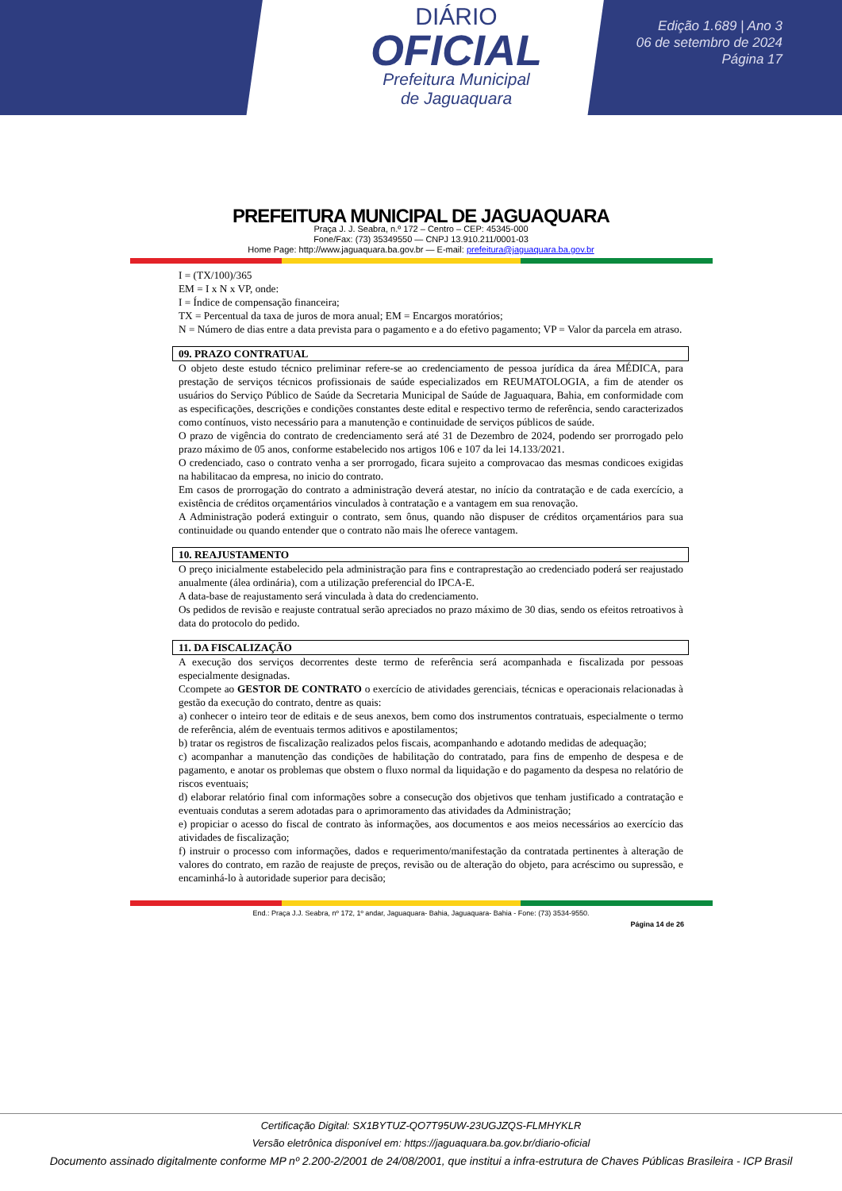DIÁRIO
OFICIAL
Prefeitura Municipal
de Jaguaquara
Edição 1.689 | Ano 3
06 de setembro de 2024
Página 17
PREFEITURA MUNICIPAL DE JAGUAQUARA
Praça J. J. Seabra, n.º 172 – Centro – CEP: 45345-000
Fone/Fax: (73) 35349550 — CNPJ 13.910.211/0001-03
Home Page: http://www.jaguaquara.ba.gov.br — E-mail: prefeitura@jaguaquara.ba.gov.br
I = (TX/100)/365
EM = I x N x VP, onde:
I = Índice de compensação financeira;
TX = Percentual da taxa de juros de mora anual; EM = Encargos moratórios;
N = Número de dias entre a data prevista para o pagamento e a do efetivo pagamento; VP = Valor da parcela em atraso.
09. PRAZO CONTRATUAL
O objeto deste estudo técnico preliminar refere-se ao credenciamento de pessoa jurídica da área MÉDICA, para prestação de serviços técnicos profissionais de saúde especializados em REUMATOLOGIA, a fim de atender os usuários do Serviço Público de Saúde da Secretaria Municipal de Saúde de Jaguaquara, Bahia, em conformidade com as especificações, descrições e condições constantes deste edital e respectivo termo de referência, sendo caracterizados como contínuos, visto necessário para a manutenção e continuidade de serviços públicos de saúde.
O prazo de vigência do contrato de credenciamento será até 31 de Dezembro de 2024, podendo ser prorrogado pelo prazo máximo de 05 anos, conforme estabelecido nos artigos 106 e 107 da lei 14.133/2021.
O credenciado, caso o contrato venha a ser prorrogado, ficara sujeito a comprovacao das mesmas condicoes exigidas na habilitacao da empresa, no inicio do contrato.
Em casos de prorrogação do contrato a administração deverá atestar, no início da contratação e de cada exercício, a existência de créditos orçamentários vinculados à contratação e a vantagem em sua renovação.
A Administração poderá extinguir o contrato, sem ônus, quando não dispuser de créditos orçamentários para sua continuidade ou quando entender que o contrato não mais lhe oferece vantagem.
10. REAJUSTAMENTO
O preço inicialmente estabelecido pela administração para fins e contraprestação ao credenciado poderá ser reajustado anualmente (álea ordinária), com a utilização preferencial do IPCA-E.
A data-base de reajustamento será vinculada à data do credenciamento.
Os pedidos de revisão e reajuste contratual serão apreciados no prazo máximo de 30 dias, sendo os efeitos retroativos à data do protocolo do pedido.
11. DA FISCALIZAÇÃO
A execução dos serviços decorrentes deste termo de referência será acompanhada e fiscalizada por pessoas especialmente designadas.
Ccompete ao GESTOR DE CONTRATO o exercício de atividades gerenciais, técnicas e operacionais relacionadas à gestão da execução do contrato, dentre as quais:
a) conhecer o inteiro teor de editais e de seus anexos, bem como dos instrumentos contratuais, especialmente o termo de referência, além de eventuais termos aditivos e apostilamentos;
b) tratar os registros de fiscalização realizados pelos fiscais, acompanhando e adotando medidas de adequação;
c) acompanhar a manutenção das condições de habilitação do contratado, para fins de empenho de despesa e de pagamento, e anotar os problemas que obstem o fluxo normal da liquidação e do pagamento da despesa no relatório de riscos eventuais;
d) elaborar relatório final com informações sobre a consecução dos objetivos que tenham justificado a contratação e eventuais condutas a serem adotadas para o aprimoramento das atividades da Administração;
e) propiciar o acesso do fiscal de contrato às informações, aos documentos e aos meios necessários ao exercício das atividades de fiscalização;
f) instruir o processo com informações, dados e requerimento/manifestação da contratada pertinentes à alteração de valores do contrato, em razão de reajuste de preços, revisão ou de alteração do objeto, para acréscimo ou supressão, e encaminhá-lo à autoridade superior para decisão;
End.: Praça J.J. Seabra, nº 172, 1º andar, Jaguaquara- Bahia, Jaguaquara- Bahia - Fone: (73) 3534-9550.
Página 14 de 26
Certificação Digital: SX1BYTUZ-QO7T95UW-23UGJZQS-FLMHYKLR
Versão eletrônica disponível em: https://jaguaquara.ba.gov.br/diario-oficial
Documento assinado digitalmente conforme MP nº 2.200-2/2001 de 24/08/2001, que institui a infra-estrutura de Chaves Públicas Brasileira - ICP Brasil